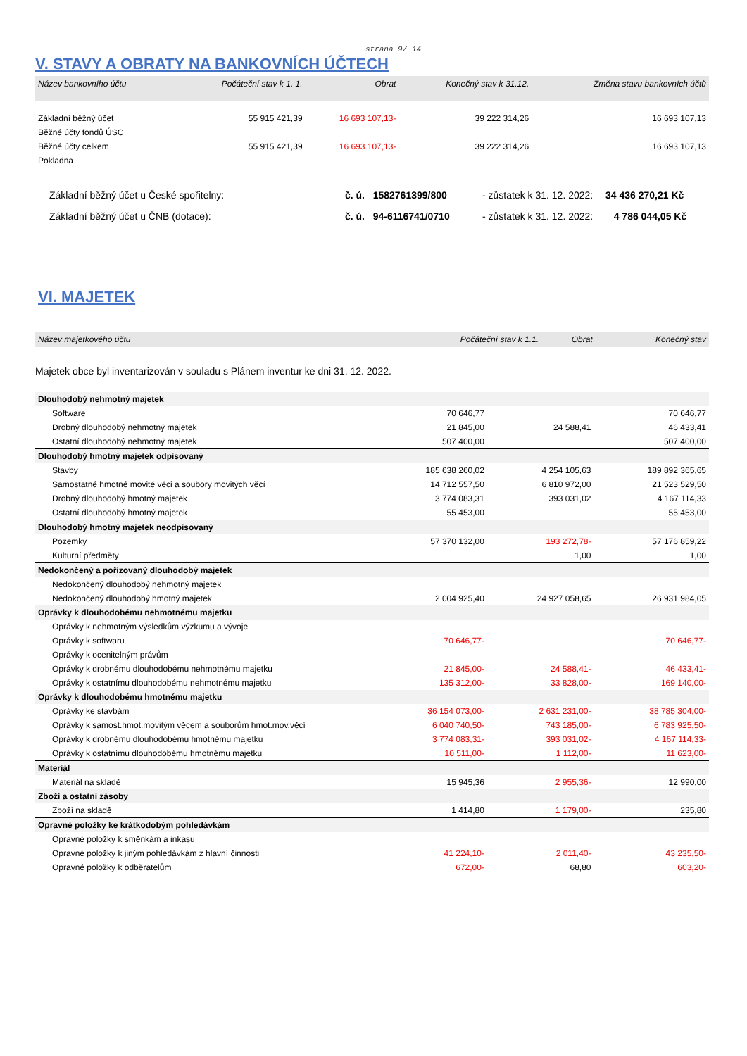strana 9/ 14
V. STAVY A OBRATY NA BANKOVNÍCH ÚČTECH
| Název bankovního účtu | Počáteční stav k 1. 1. | Obrat | Konečný stav k 31.12. | Změna stavu bankovních účtů |
| --- | --- | --- | --- | --- |
| Základní běžný účet | 55 915 421,39 | 16 693 107,13- | 39 222 314,26 | 16 693 107,13 |
| Běžné účty fondů ÚSC | | | | |
| Běžné účty celkem | 55 915 421,39 | 16 693 107,13- | 39 222 314,26 | 16 693 107,13 |
| Pokladna | | | | |
Základní běžný účet u České spořitelny: č. ú. 1582761399/800 - zůstatek k 31. 12. 2022: 34 436 270,21 Kč
Základní běžný účet u ČNB (dotace): č. ú. 94-6116741/0710 - zůstatek k 31. 12. 2022: 4 786 044,05 Kč
VI. MAJETEK
| Název majetkového účtu | Počáteční stav k 1.1. | Obrat | Konečný stav |
| --- | --- | --- | --- |
Majetek obce byl inventarizován v souladu s Plánem inventur ke dni 31. 12. 2022.
| Dlouhodobý nehmotný majetek | | | |
| Software | 70 646,77 | | 70 646,77 |
| Drobný dlouhodobý nehmotný majetek | 21 845,00 | 24 588,41 | 46 433,41 |
| Ostatní dlouhodobý nehmotný majetek | 507 400,00 | | 507 400,00 |
| Dlouhodobý hmotný majetek odpisovaný | | | |
| Stavby | 185 638 260,02 | 4 254 105,63 | 189 892 365,65 |
| Samostatné hmotné movité věci a soubory movitých věcí | 14 712 557,50 | 6 810 972,00 | 21 523 529,50 |
| Drobný dlouhodobý hmotný majetek | 3 774 083,31 | 393 031,02 | 4 167 114,33 |
| Ostatní dlouhodobý hmotný majetek | 55 453,00 | | 55 453,00 |
| Dlouhodobý hmotný majetek neodpisovaný | | | |
| Pozemky | 57 370 132,00 | 193 272,78- | 57 176 859,22 |
| Kulturní předměty | | 1,00 | 1,00 |
| Nedokončený a pořizovaný dlouhodobý majetek | | | |
| Nedokončený dlouhodobý nehmotný majetek | | | |
| Nedokončený dlouhodobý hmotný majetek | 2 004 925,40 | 24 927 058,65 | 26 931 984,05 |
| Oprávky k dlouhodobému nehmotnému majetku | | | |
| Oprávky k nehmotným výsledkům výzkumu a vývoje | | | |
| Oprávky k softwaru | 70 646,77- | | 70 646,77- |
| Oprávky k ocenitelným právům | | | |
| Oprávky k drobnému dlouhodobému nehmotnému majetku | 21 845,00- | 24 588,41- | 46 433,41- |
| Oprávky k ostatnímu dlouhodobému nehmotnému majetku | 135 312,00- | 33 828,00- | 169 140,00- |
| Oprávky k dlouhodobému hmotnému majetku | | | |
| Oprávky ke stavbám | 36 154 073,00- | 2 631 231,00- | 38 785 304,00- |
| Oprávky k samost.hmot.movitým věcem a souborům hmot.mov.věcí | 6 040 740,50- | 743 185,00- | 6 783 925,50- |
| Oprávky k drobnému dlouhodobému hmotnému majetku | 3 774 083,31- | 393 031,02- | 4 167 114,33- |
| Oprávky k ostatnímu dlouhodobému hmotnému majetku | 10 511,00- | 1 112,00- | 11 623,00- |
| Materiál | | | |
| Materiál na skladě | 15 945,36 | 2 955,36- | 12 990,00 |
| Zboží a ostatní zásoby | | | |
| Zboží na skladě | 1 414,80 | 1 179,00- | 235,80 |
| Opravné položky ke krátkodobým pohledávkám | | | |
| Opravné položky k směnkám a inkasu | | | |
| Opravné položky k jiným pohledávkám z hlavní činnosti | 41 224,10- | 2 011,40- | 43 235,50- |
| Opravné položky k odběratelům | 672,00- | 68,80 | 603,20- |